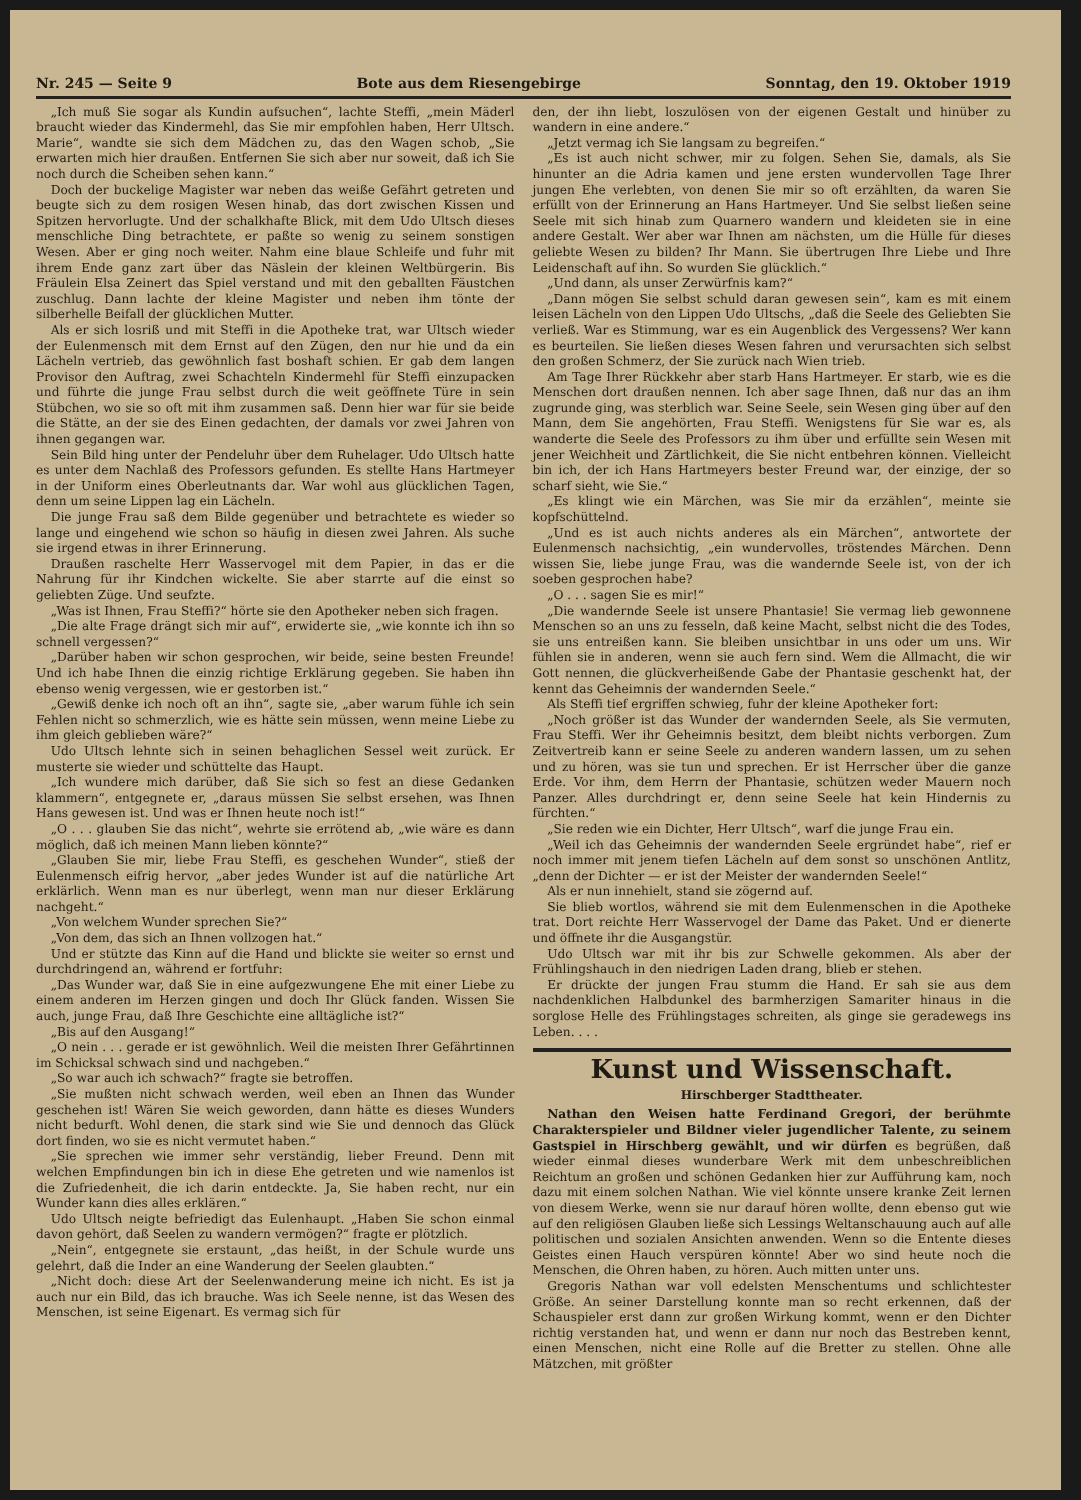Nr. 245 — Seite 9 Bote aus dem Riesengebirge Sonntag, den 19. Oktober 1919
„Ich muß Sie sogar als Kundin aufsuchen“, lachte Steffi, „mein Mäderl braucht wieder das Kindermehl, das Sie mir empfohlen haben, Herr Ultsch. Marie“, wandte sie sich dem Mädchen zu, das den Wagen schob, „Sie erwarten mich hier draußen. Entfernen Sie sich aber nur soweit, daß ich Sie noch durch die Scheiben sehen kann.“
Doch der buckelige Magister war neben das weiße Gefährt getreten und beugte sich zu dem rosigen Wesen hinab, das dort zwischen Kissen und Spitzen hervorlugte. Und der schalkhafte Blick, mit dem Udo Ultsch dieses menschliche Ding betrachtete, er paßte so wenig zu seinem sonstigen Wesen. Aber er ging noch weiter. Nahm eine blaue Schleife und fuhr mit ihrem Ende ganz zart über das Näslein der kleinen Weltbürgerin. Bis Fräulein Elsa Zeinert das Spiel verstand und mit den geballten Fäustchen zuschlug. Dann lachte der kleine Magister und neben ihm tönte der silberhelle Beifall der glücklichen Mutter.
Als er sich losriß und mit Steffi in die Apotheke trat, war Ultsch wieder der Eulenmensch mit dem Ernst auf den Zügen, den nur hie und da ein Lächeln vertrieb, das gewöhnlich fast boshaft schien. Er gab dem langen Provisor den Auftrag, zwei Schachteln Kindermehl für Steffi einzupacken und führte die junge Frau selbst durch die weit geöffnete Türe in sein Stübchen, wo sie so oft mit ihm zusammen saß. Denn hier war für sie beide die Stätte, an der sie des Einen gedachten, der damals vor zwei Jahren von ihnen gegangen war.
Sein Bild hing unter der Pendeluhr über dem Ruhelager. Udo Ultsch hatte es unter dem Nachlaß des Professors gefunden. Es stellte Hans Hartmeyer in der Uniform eines Oberleutnants dar. War wohl aus glücklichen Tagen, denn um seine Lippen lag ein Lächeln.
Die junge Frau saß dem Bilde gegenüber und betrachtete es wieder so lange und eingehend wie schon so häufig in diesen zwei Jahren. Als suche sie irgend etwas in ihrer Erinnerung.
Draußen raschelte Herr Wasservogel mit dem Papier, in das er die Nahrung für ihr Kindchen wickelte. Sie aber starrte auf die einst so geliebten Züge. Und seufzte.
„Was ist Ihnen, Frau Steffi?“ hörte sie den Apotheker neben sich fragen.
„Die alte Frage drängt sich mir auf“, erwiderte sie, „wie konnte ich ihn so schnell vergessen?“
„Darüber haben wir schon gesprochen, wir beide, seine besten Freunde! Und ich habe Ihnen die einzig richtige Erklärung gegeben. Sie haben ihn ebenso wenig vergessen, wie er gestorben ist.“
„Gewiß denke ich noch oft an ihn“, sagte sie, „aber warum fühle ich sein Fehlen nicht so schmerzlich, wie es hätte sein müssen, wenn meine Liebe zu ihm gleich geblieben wäre?“
Udo Ultsch lehnte sich in seinen behaglichen Sessel weit zurück. Er musterte sie wieder und schüttelte das Haupt.
„Ich wundere mich darüber, daß Sie sich so fest an diese Gedanken klammern“, entgegnete er, „daraus müssen Sie selbst ersehen, was Ihnen Hans gewesen ist. Und was er Ihnen heute noch ist!“
„O . . . glauben Sie das nicht“, wehrte sie errötend ab, „wie wäre es dann möglich, daß ich meinen Mann lieben könnte?“
„Glauben Sie mir, liebe Frau Steffi, es geschehen Wunder“, stieß der Eulenmensch eifrig hervor, „aber jedes Wunder ist auf die natürliche Art erklärlich. Wenn man es nur überlegt, wenn man nur dieser Erklärung nachgeht.“
„Von welchem Wunder sprechen Sie?“
„Von dem, das sich an Ihnen vollzogen hat.“
Und er stützte das Kinn auf die Hand und blickte sie weiter so ernst und durchdringend an, während er fortfuhr:
„Das Wunder war, daß Sie in eine aufgezwungene Ehe mit einer Liebe zu einem anderen im Herzen gingen und doch Ihr Glück fanden. Wissen Sie auch, junge Frau, daß Ihre Geschichte eine alltägliche ist?“
„Bis auf den Ausgang!“
„O nein . . . gerade er ist gewöhnlich. Weil die meisten Ihrer Gefährtinnen im Schicksal schwach sind und nachgeben.“
„So war auch ich schwach?“ fragte sie betroffen.
„Sie mußten nicht schwach werden, weil eben an Ihnen das Wunder geschehen ist! Wären Sie weich geworden, dann hätte es dieses Wunders nicht bedurft. Wohl denen, die stark sind wie Sie und dennoch das Glück dort finden, wo sie es nicht vermutet haben.“
„Sie sprechen wie immer sehr verständig, lieber Freund. Denn mit welchen Empfindungen bin ich in diese Ehe getreten und wie namenlos ist die Zufriedenheit, die ich darin entdeckte. Ja, Sie haben recht, nur ein Wunder kann dies alles erklären.“
Udo Ultsch neigte befriedigt das Eulenhaupt. „Haben Sie schon einmal davon gehört, daß Seelen zu wandern vermögen?“ fragte er plötzlich.
„Nein“, entgegnete sie erstaunt, „das heißt, in der Schule wurde uns gelehrt, daß die Inder an eine Wanderung der Seelen glaubten.“
„Nicht doch: diese Art der Seelenwanderung meine ich nicht. Es ist ja auch nur ein Bild, das ich brauche. Was ich Seele nenne, ist das Wesen des Menschen, ist seine Eigenart. Es vermag sich für
den, der ihn liebt, loszulösen von der eigenen Gestalt und hinüber zu wandern in eine andere.“
„Jetzt vermag ich Sie langsam zu begreifen.“
„Es ist auch nicht schwer, mir zu folgen. Sehen Sie, damals, als Sie hinunter an die Adria kamen und jene ersten wundervollen Tage Ihrer jungen Ehe verlebten, von denen Sie mir so oft erzählten, da waren Sie erfüllt von der Erinnerung an Hans Hartmeyer. Und Sie selbst ließen seine Seele mit sich hinab zum Quarnero wandern und kleideten sie in eine andere Gestalt. Wer aber war Ihnen am nächsten, um die Hülle für dieses geliebte Wesen zu bilden? Ihr Mann. Sie übertrugen Ihre Liebe und Ihre Leidenschaft auf ihn. So wurden Sie glücklich.“
„Und dann, als unser Zerwürfnis kam?“
„Dann mögen Sie selbst schuld daran gewesen sein“, kam es mit einem leisen Lächeln von den Lippen Udo Ultschs, „daß die Seele des Geliebten Sie verließ. War es Stimmung, war es ein Augenblick des Vergessens? Wer kann es beurteilen. Sie ließen dieses Wesen fahren und verursachten sich selbst den großen Schmerz, der Sie zurück nach Wien trieb.
Am Tage Ihrer Rückkehr aber starb Hans Hartmeyer. Er starb, wie es die Menschen dort draußen nennen. Ich aber sage Ihnen, daß nur das an ihm zugrunde ging, was sterblich war. Seine Seele, sein Wesen ging über auf den Mann, dem Sie angehörten, Frau Steffi. Wenigstens für Sie war es, als wanderte die Seele des Professors zu ihm über und erfüllte sein Wesen mit jener Weichheit und Zärtlichkeit, die Sie nicht entbehren können. Vielleicht bin ich, der ich Hans Hartmeyers bester Freund war, der einzige, der so scharf sieht, wie Sie.“
„Es klingt wie ein Märchen, was Sie mir da erzählen“, meinte sie kopfschüttelnd.
„Und es ist auch nichts anderes als ein Märchen“, antwortete der Eulenmensch nachsichtig, „ein wundervolles, tröstendes Märchen. Denn wissen Sie, liebe junge Frau, was die wandernde Seele ist, von der ich soeben gesprochen habe?
„O . . . sagen Sie es mir!“
„Die wandernde Seele ist unsere Phantasie! Sie vermag lieb gewonnene Menschen so an uns zu fesseln, daß keine Macht, selbst nicht die des Todes, sie uns entreißen kann. Sie bleiben unsichtbar in uns oder um uns. Wir fühlen sie in anderen, wenn sie auch fern sind. Wem die Allmacht, die wir Gott nennen, die glückverheißende Gabe der Phantasie geschenkt hat, der kennt das Geheimnis der wandernden Seele.“
Als Steffi tief ergriffen schwieg, fuhr der kleine Apotheker fort:
„Noch größer ist das Wunder der wandernden Seele, als Sie vermuten, Frau Steffi. Wer ihr Geheimnis besitzt, dem bleibt nichts verborgen. Zum Zeitvertreib kann er seine Seele zu anderen wandern lassen, um zu sehen und zu hören, was sie tun und sprechen. Er ist Herrscher über die ganze Erde. Vor ihm, dem Herrn der Phantasie, schützen weder Mauern noch Panzer. Alles durchdringt er, denn seine Seele hat kein Hindernis zu fürchten.“
„Sie reden wie ein Dichter, Herr Ultsch“, warf die junge Frau ein.
„Weil ich das Geheimnis der wandernden Seele ergründet habe“, rief er noch immer mit jenem tiefen Lächeln auf dem sonst so unschönen Antlitz, „denn der Dichter — er ist der Meister der wandernden Seele!“
Als er nun innehielt, stand sie zögernd auf.
Sie blieb wortlos, während sie mit dem Eulenmenschen in die Apotheke trat. Dort reichte Herr Wasservogel der Dame das Paket. Und er dienerte und öffnete ihr die Ausgangstür.
Udo Ultsch war mit ihr bis zur Schwelle gekommen. Als aber der Frühlingshauch in den niedrigen Laden drang, blieb er stehen.
Er drückte der jungen Frau stumm die Hand. Er sah sie aus dem nachdenklichen Halbdunkel des barmherzigen Samariter hinaus in die sorglose Helle des Frühlingstages schreiten, als ginge sie geradewegs ins Leben. . . .
Kunst und Wissenschaft.
Hirschberger Stadttheater.
Nathan den Weisen hatte Ferdinand Gregori, der berühmte Charakterspieler und Bildner vieler jugendlicher Talente, zu seinem Gastspiel in Hirschberg gewählt, und wir dürfen es begrüßen, daß wieder einmal dieses wunderbare Werk mit dem unbeschreiblichen Reichtum an großen und schönen Gedanken hier zur Aufführung kam, noch dazu mit einem solchen Nathan. Wie viel könnte unsere kranke Zeit lernen von diesem Werke, wenn sie nur darauf hören wollte, denn ebenso gut wie auf den religiösen Glauben ließe sich Lessings Weltanschauung auch auf alle politischen und sozialen Ansichten anwenden. Wenn so die Entente dieses Geistes einen Hauch verspüren könnte! Aber wo sind heute noch die Menschen, die Ohren haben, zu hören. Auch mitten unter uns.
Gregoris Nathan war voll edelsten Menschentums und schlichtester Größe. An seiner Darstellung konnte man so recht erkennen, daß der Schauspieler erst dann zur großen Wirkung kommt, wenn er den Dichter richtig verstanden hat, und wenn er dann nur noch das Bestreben kennt, einen Menschen, nicht eine Rolle auf die Bretter zu stellen. Ohne alle Mätzchen, mit größter